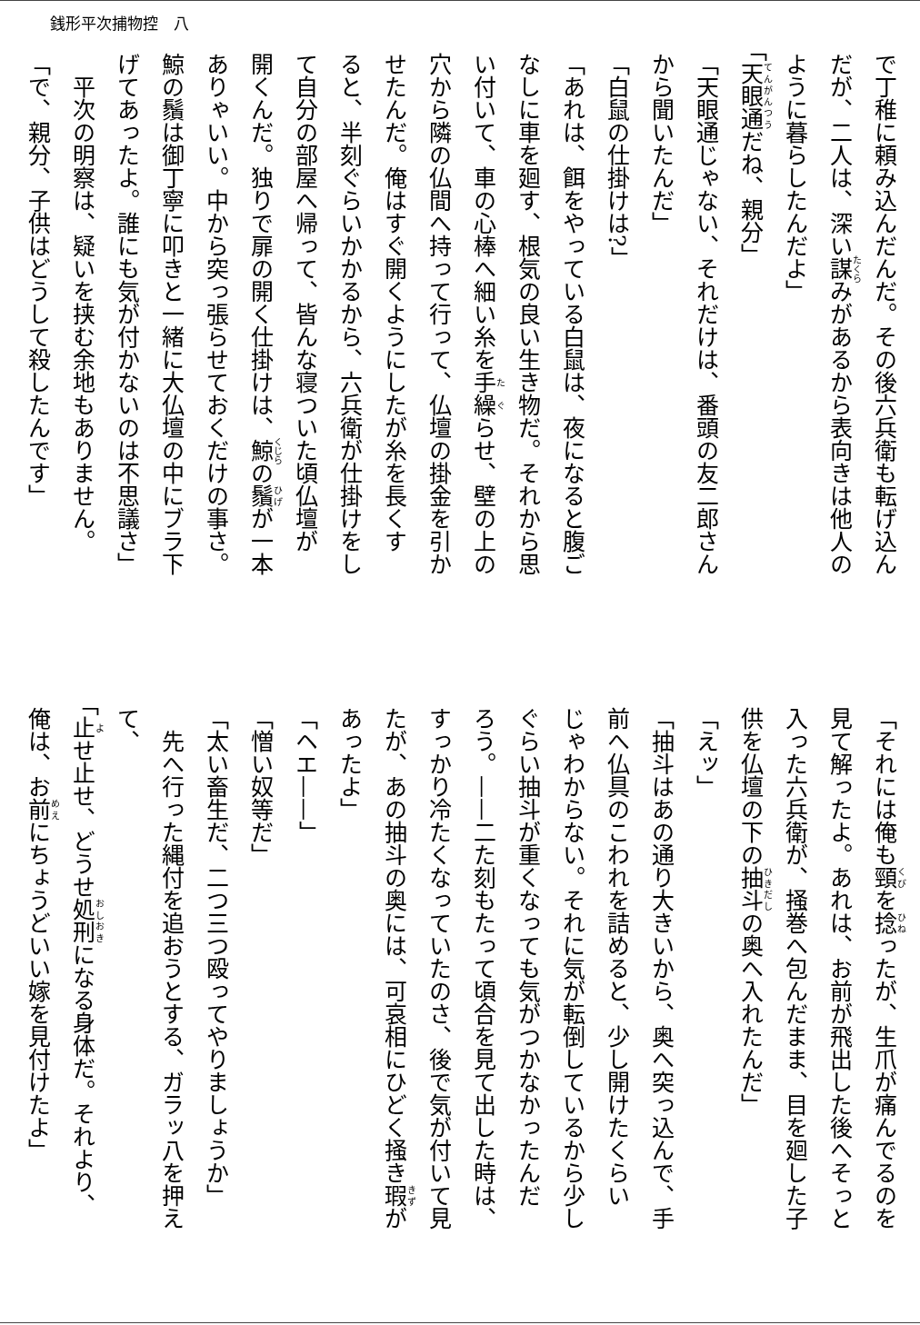銭形平次捕物控　八
で丁稚に頼み込んだんだ。その後六兵衛も転げ込ん
だが、二人は、深い謀みがあるから表向きは他人の
ように暮らしたんだよ」
「天眼通だね、親分」
「天眼通じゃない、それだけは、番頭の友二郎さん
から聞いたんだ」
「白鼠の仕掛けは?」
「あれは、餌をやっている白鼠は、夜になると腹ご
なしに車を廻す、根気の良い生き物だ。それから思
い付いて、車の心棒へ細い糸を手繰らせ、壁の上の
穴から隣の仏間へ持って行って、仏壇の掛金を引か
せたんだ。俺はすぐ開くようにしたが糸を長くす
ると、半刻ぐらいかかるから、六兵衛が仕掛けをし
て自分の部屋へ帰って、皆んな寝ついた頃仏壇が
開くんだ。独りで扉の開く仕掛けは、鯨の鬚が一本
ありゃいい。中から突っ張らせておくだけの事さ。
鯨の鬚は御丁寧に叩きと一緒に大仏壇の中にブラ下
げてあったよ。誰にも気が付かないのは不思議さ」
　平次の明察は、疑いを挟む余地もありません。
「で、親分、子供はどうして殺したんです」
「それには俺も頸を捻ったが、生爪が痛んでるのを
見て解ったよ。あれは、お前が飛出した後へそっと
入った六兵衛が、掻巻へ包んだまま、目を廻した子
供を仏壇の下の抽斗の奥へ入れたんだ」
「えッ」
「抽斗はあの通り大きいから、奥へ突っ込んで、手
前へ仏具のこわれを詰めると、少し開けたくらい
じゃわからない。それに気が転倒しているから少し
ぐらい抽斗が重くなっても気がつかなかったんだ
ろう。——二た刻もたって頃合を見て出した時は、
すっかり冷たくなっていたのさ、後で気が付いて見
たが、あの抽斗の奥には、可哀相にひどく掻き瑕が
あったよ」
「ヘエ——」
「憎い奴等だ」
「太い畜生だ、二つ三つ殴ってやりましょうか」
　先へ行った縄付を追おうとする、ガラッ八を押え
て、
「止せ止せ、どうせ処刑になる身体だ。それより、
俺は、お前にちょうどいい嫁を見付けたよ」